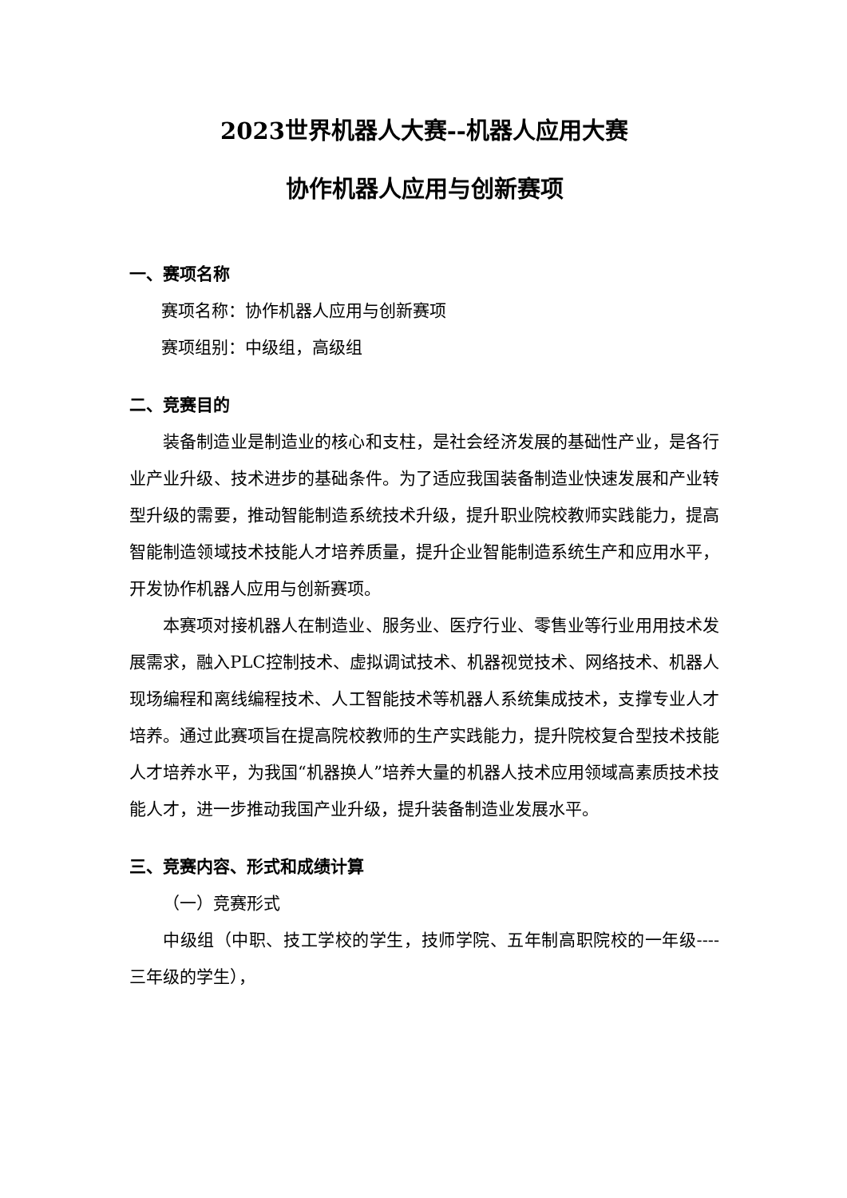2023世界机器人大赛--机器人应用大赛
协作机器人应用与创新赛项
一、赛项名称
赛项名称：协作机器人应用与创新赛项
赛项组别：中级组，高级组
二、竞赛目的
装备制造业是制造业的核心和支柱，是社会经济发展的基础性产业，是各行业产业升级、技术进步的基础条件。为了适应我国装备制造业快速发展和产业转型升级的需要，推动智能制造系统技术升级，提升职业院校教师实践能力，提高智能制造领域技术技能人才培养质量，提升企业智能制造系统生产和应用水平，开发协作机器人应用与创新赛项。
本赛项对接机器人在制造业、服务业、医疗行业、零售业等行业用用技术发展需求，融入PLC控制技术、虚拟调试技术、机器视觉技术、网络技术、机器人现场编程和离线编程技术、人工智能技术等机器人系统集成技术，支撑专业人才培养。通过此赛项旨在提高院校教师的生产实践能力，提升院校复合型技术技能人才培养水平，为我国“机器换人”培养大量的机器人技术应用领域高素质技术技能人才，进一步推动我国产业升级，提升装备制造业发展水平。
三、竞赛内容、形式和成绩计算
（一）竞赛形式
中级组（中职、技工学校的学生，技师学院、五年制高职院校的一年级---- 三年级的学生），